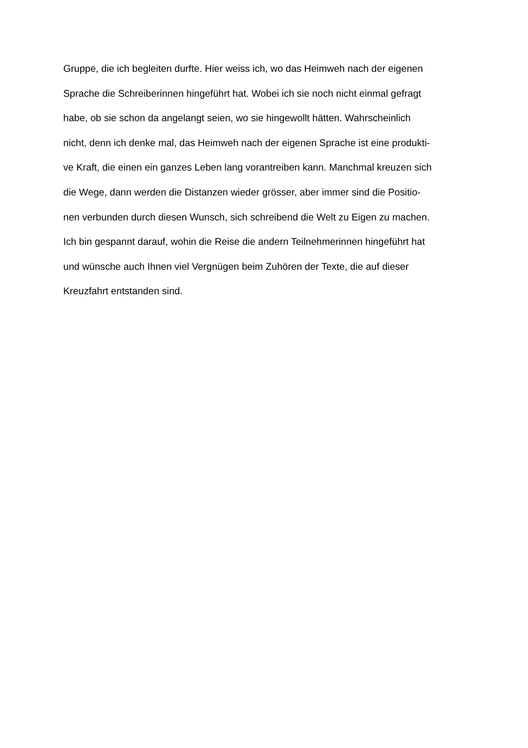Gruppe, die ich begleiten durfte. Hier weiss ich, wo das Heimweh nach der eigenen
Sprache die Schreiberinnen hingeführt hat. Wobei ich sie noch nicht einmal gefragt
habe, ob sie schon da angelangt seien, wo sie hingewollt hätten. Wahrscheinlich
nicht, denn ich denke mal, das Heimweh nach der eigenen Sprache ist eine produkti-
ve Kraft, die einen ein ganzes Leben lang vorantreiben kann. Manchmal kreuzen sich
die Wege, dann werden die Distanzen wieder grösser, aber immer sind die Positio-
nen verbunden durch diesen Wunsch, sich schreibend die Welt zu Eigen zu machen.
Ich bin gespannt darauf, wohin die Reise die andern Teilnehmerinnen hingeführt hat
und wünsche auch Ihnen viel Vergnügen beim Zuhören der Texte, die auf dieser
Kreuzfahrt entstanden sind.